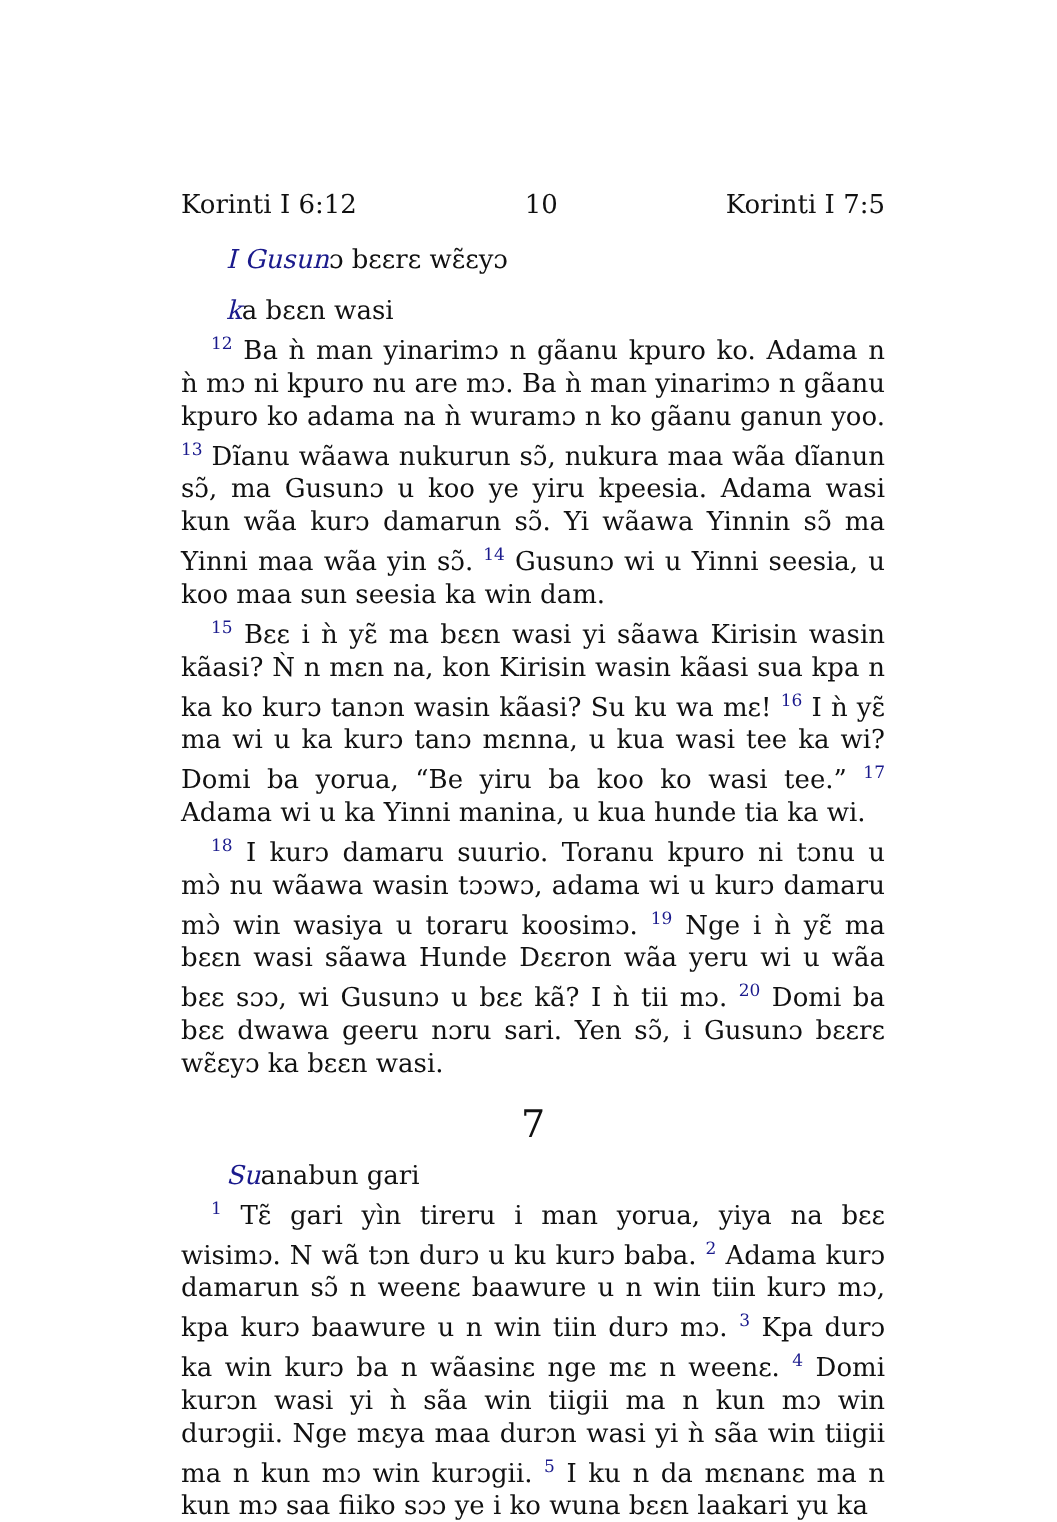Korinti I 6:12 10 Korinti I 7:5
I Gusunɔ bɛɛrɛ wɛ̃ɛyɔ
ka bɛɛn wasi
<sup>12</sup> Ba ǹ man yinarimɔ n gãanu kpuro ko. Adama n ǹ mɔ ni kpuro nu are mɔ. Ba ǹ man yinarimɔ n gãanu kpuro ko adama na ǹ wuramɔ n ko gãanu ganun yoo. <sup>13</sup> Dĩanu wãawa nukurun sɔ̃, nukura maa wãa dĩanun sɔ̃, ma Gusunɔ u koo ye yiru kpeesia. Adama wasi kun wãa kurɔ damarun sɔ̃. Yi wãawa Yinnin sɔ̃ ma Yinni maa wãa yin sɔ̃. <sup>14</sup> Gusunɔ wi u Yinni seesia, u koo maa sun seesia ka win dam.
<sup>15</sup> Bɛɛ i ǹ yɛ̃ ma bɛɛn wasi yi sãawa Kirisin wasin kãasi? Ǹ n mɛn na, kon Kirisin wasin kãasi sua kpa n ka ko kurɔ tanɔn wasin kãasi? Su ku wa mɛ! <sup>16</sup> I ǹ yɛ̃ ma wi u ka kurɔ tanɔ mɛnna, u kua wasi tee ka wi? Domi ba yorua, “Be yiru ba koo ko wasi tee.” <sup>17</sup> Adama wi u ka Yinni manina, u kua hunde tia ka wi.
<sup>18</sup> I kurɔ damaru suurio. Toranu kpuro ni tɔnu u mɔ̀ nu wãawa wasin tɔɔwɔ, adama wi u kurɔ damaru mɔ̀ win wasiya u toraru koosimɔ. <sup>19</sup> Nge i ǹ yɛ̃ ma bɛɛn wasi sãawa Hunde Dɛɛron wãa yeru wi u wãa bɛɛ sɔɔ, wi Gusunɔ u bɛɛ kã? I ǹ tii mɔ. <sup>20</sup> Domi ba bɛɛ dwawa geeru nɔru sari. Yen sɔ̃, i Gusunɔ bɛɛrɛ wɛ̃ɛyɔ ka bɛɛn wasi.
7
Suanabun gari
<sup>1</sup> Tɛ̃ gari yìn tireru i man yorua, yiya na bɛɛ wisimɔ. N wã tɔn durɔ u ku kurɔ baba. <sup>2</sup> Adama kurɔ damarun sɔ̃ n weenɛ baawure u n win tiin kurɔ mɔ, kpa kurɔ baawure u n win tiin durɔ mɔ. <sup>3</sup> Kpa durɔ ka win kurɔ ba n wãasinɛ nge mɛ n weenɛ. <sup>4</sup> Domi kurɔn wasi yi ǹ sãa win tiigii ma n kun mɔ win durɔgii. Nge mɛya maa durɔn wasi yi ǹ sãa win tiigii ma n kun mɔ win kurɔgii. <sup>5</sup> I ku n da mɛnanɛ ma n kun mɔ saa fiiko sɔɔ ye i ko wuna bɛɛn laakari yu ka